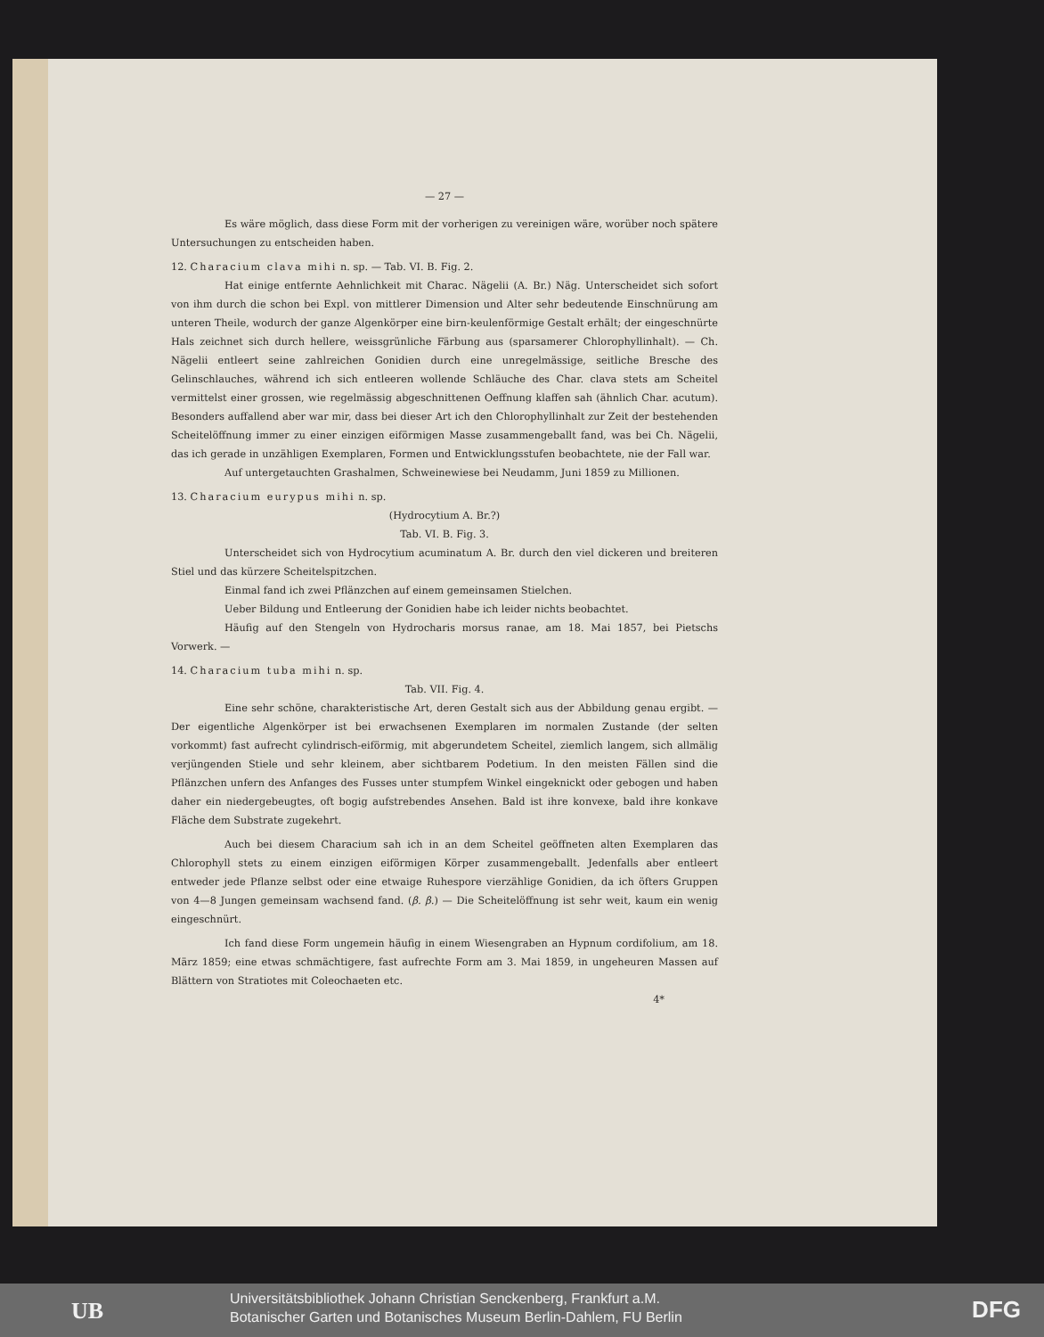— 27 —
Es wäre möglich, dass diese Form mit der vorherigen zu vereinigen wäre, worüber noch spätere Untersuchungen zu entscheiden haben.
12. Characium clava mihi n. sp. — Tab. VI. B. Fig. 2.
Hat einige entfernte Aehnlichkeit mit Charac. Nägelii (A. Br.) Näg. Unterscheidet sich sofort von ihm durch die schon bei Expl. von mittlerer Dimension und Alter sehr bedeutende Einschnürung am unteren Theile, wodurch der ganze Algenkörper eine birn-keulenförmige Gestalt erhält; der eingeschnürte Hals zeichnet sich durch hellere, weissgrünliche Färbung aus (sparsamerer Chlorophyllinhalt). — Ch. Nägelii entleert seine zahlreichen Gonidien durch eine unregelmässige, seitliche Bresche des Gelinschlauches, während ich sich entleeren wollende Schläuche des Char. clava stets am Scheitel vermittelst einer grossen, wie regelmässig abgeschnittenen Oeffnung klaffen sah (ähnlich Char. acutum). Besonders auffallend aber war mir, dass bei dieser Art ich den Chlorophyllinhalt zur Zeit der bestehenden Scheitelöffnung immer zu einer einzigen eiförmigen Masse zusammengeballt fand, was bei Ch. Nägelii, das ich gerade in unzähligen Exemplaren, Formen und Entwicklungsstufen beobachtete, nie der Fall war.
Auf untergetauchten Grashalmen, Schweinewiese bei Neudamm, Juni 1859 zu Millionen.
13. Characium eurypus mihi n. sp.
(Hydrocytium A. Br.?)
Tab. VI. B. Fig. 3.
Unterscheidet sich von Hydrocytium acuminatum A. Br. durch den viel dickeren und breiteren Stiel und das kürzere Scheitelspitzchen.
Einmal fand ich zwei Pflänzchen auf einem gemeinsamen Stielchen.
Ueber Bildung und Entleerung der Gonidien habe ich leider nichts beobachtet.
Häufig auf den Stengeln von Hydrocharis morsus ranae, am 18. Mai 1857, bei Pietschs Vorwerk. —
14. Characium tuba mihi n. sp.
Tab. VII. Fig. 4.
Eine sehr schöne, charakteristische Art, deren Gestalt sich aus der Abbildung genau ergibt. — Der eigentliche Algenkörper ist bei erwachsenen Exemplaren im normalen Zustande (der selten vorkommt) fast aufrecht cylindrisch-eiförmig, mit abgerundetem Scheitel, ziemlich langem, sich allmälig verjüngenden Stiele und sehr kleinem, aber sichtbarem Podetium. In den meisten Fällen sind die Pflänzchen unfern des Anfanges des Fusses unter stumpfem Winkel eingeknickt oder gebogen und haben daher ein niedergebeugtes, oft bogig aufstrebendes Ansehen. Bald ist ihre konvexe, bald ihre konkave Fläche dem Substrate zugekehrt.
Auch bei diesem Characium sah ich in an dem Scheitel geöffneten alten Exemplaren das Chlorophyll stets zu einem einzigen eiförmigen Körper zusammengeballt. Jedenfalls aber entleert entweder jede Pflanze selbst oder eine etwaige Ruhespore vierzählige Gonidien, da ich öfters Gruppen von 4—8 Jungen gemeinsam wachsend fand. (β. β.) — Die Scheitelöffnung ist sehr weit, kaum ein wenig eingeschnürt.
Ich fand diese Form ungemein häufig in einem Wiesengraben an Hypnum cordifolium, am 18. März 1859; eine etwas schmächtigere, fast aufrechte Form am 3. Mai 1859, in ungeheuren Massen auf Blättern von Stratiotes mit Coleochaeten etc.
4*
UB
Universitätsbibliothek Johann Christian Senckenberg, Frankfurt a.M.
Botanischer Garten und Botanisches Museum Berlin-Dahlem, FU Berlin
DFG